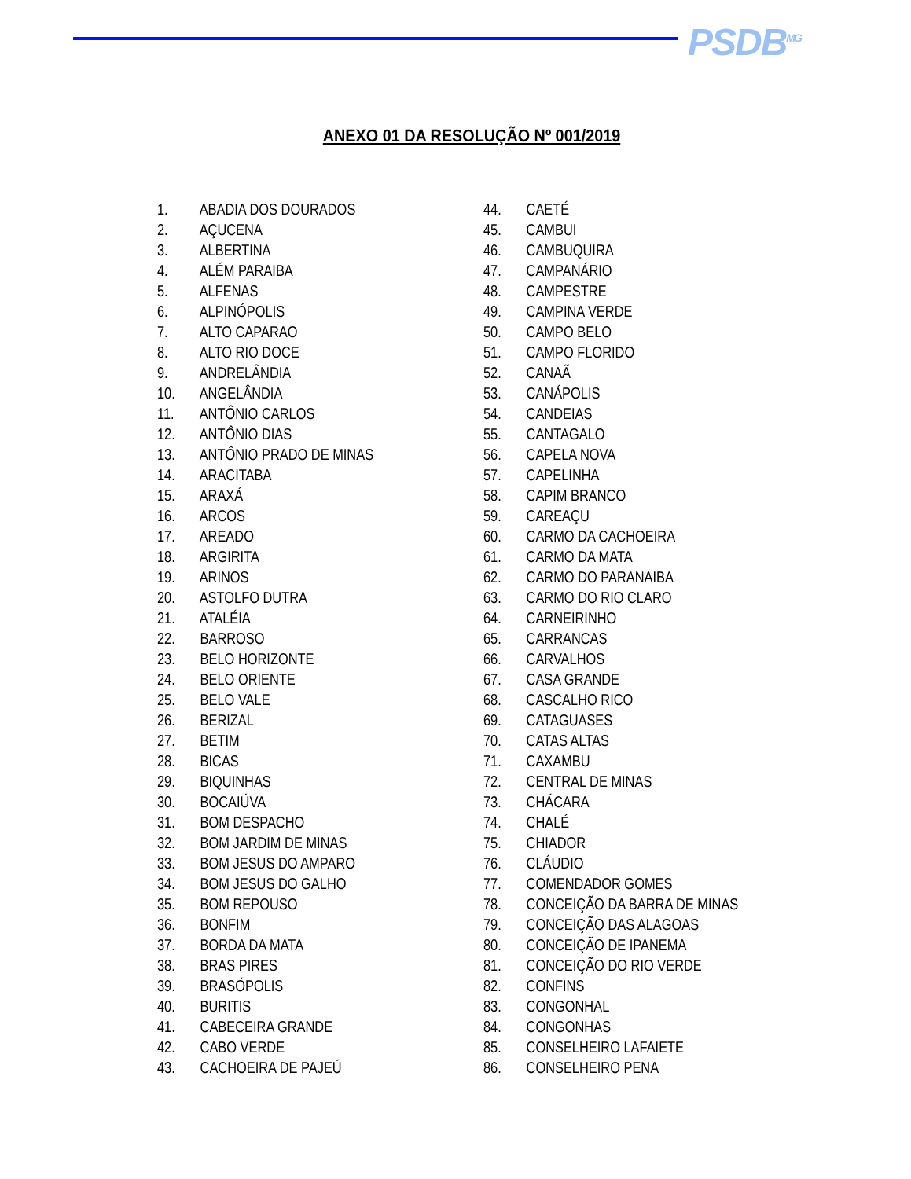PSDB<sup>MG</sup>
ANEXO 01 DA RESOLUÇÃO Nº 001/2019
1. ABADIA DOS DOURADOS
2. AÇUCENA
3. ALBERTINA
4. ALÉM PARAIBA
5. ALFENAS
6. ALPINÓPOLIS
7. ALTO CAPARAO
8. ALTO RIO DOCE
9. ANDRELÂNDIA
10. ANGELÂNDIA
11. ANTÔNIO CARLOS
12. ANTÔNIO DIAS
13. ANTÔNIO PRADO DE MINAS
14. ARACITABA
15. ARAXÁ
16. ARCOS
17. AREADO
18. ARGIRITA
19. ARINOS
20. ASTOLFO DUTRA
21. ATALÉIA
22. BARROSO
23. BELO HORIZONTE
24. BELO ORIENTE
25. BELO VALE
26. BERIZAL
27. BETIM
28. BICAS
29. BIQUINHAS
30. BOCAIÚVA
31. BOM DESPACHO
32. BOM JARDIM DE MINAS
33. BOM JESUS DO AMPARO
34. BOM JESUS DO GALHO
35. BOM REPOUSO
36. BONFIM
37. BORDA DA MATA
38. BRAS PIRES
39. BRASÓPOLIS
40. BURITIS
41. CABECEIRA GRANDE
42. CABO VERDE
43. CACHOEIRA DE PAJEÚ
44. CAETÉ
45. CAMBUI
46. CAMBUQUIRA
47. CAMPANÁRIO
48. CAMPESTRE
49. CAMPINA VERDE
50. CAMPO BELO
51. CAMPO FLORIDO
52. CANAÃ
53. CANÁPOLIS
54. CANDEIAS
55. CANTAGALO
56. CAPELA NOVA
57. CAPELINHA
58. CAPIM BRANCO
59. CAREAÇU
60. CARMO DA CACHOEIRA
61. CARMO DA MATA
62. CARMO DO PARANAIBA
63. CARMO DO RIO CLARO
64. CARNEIRINHO
65. CARRANCAS
66. CARVALHOS
67. CASA GRANDE
68. CASCALHO RICO
69. CATAGUASES
70. CATAS ALTAS
71. CAXAMBU
72. CENTRAL DE MINAS
73. CHÁCARA
74. CHALÉ
75. CHIADOR
76. CLÁUDIO
77. COMENDADOR GOMES
78. CONCEIÇÃO DA BARRA DE MINAS
79. CONCEIÇÃO DAS ALAGOAS
80. CONCEIÇÃO DE IPANEMA
81. CONCEIÇÃO DO RIO VERDE
82. CONFINS
83. CONGONHAL
84. CONGONHAS
85. CONSELHEIRO LAFAIETE
86. CONSELHEIRO PENA